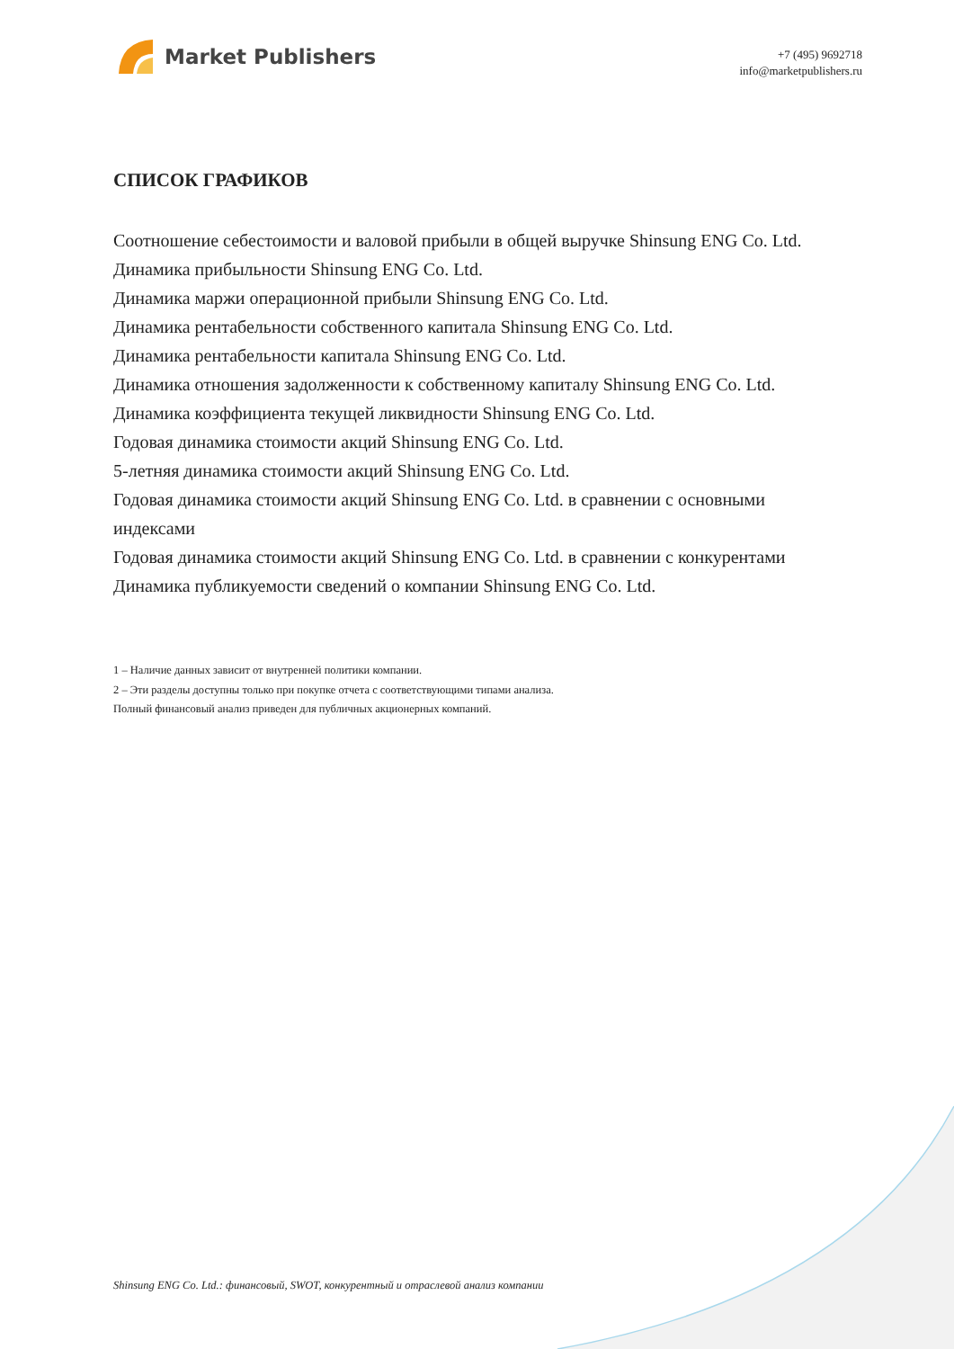Market Publishers
+7 (495) 9692718
info@marketpublishers.ru
СПИСОК ГРАФИКОВ
Соотношение себестоимости и валовой прибыли в общей выручке Shinsung ENG Co. Ltd.
Динамика прибыльности Shinsung ENG Co. Ltd.
Динамика маржи операционной прибыли Shinsung ENG Co. Ltd.
Динамика рентабельности собственного капитала Shinsung ENG Co. Ltd.
Динамика рентабельности капитала Shinsung ENG Co. Ltd.
Динамика отношения задолженности к собственному капиталу Shinsung ENG Co. Ltd.
Динамика коэффициента текущей ликвидности Shinsung ENG Co. Ltd.
Годовая динамика стоимости акций Shinsung ENG Co. Ltd.
5-летняя динамика стоимости акций Shinsung ENG Co. Ltd.
Годовая динамика стоимости акций Shinsung ENG Co. Ltd. в сравнении с основными индексами
Годовая динамика стоимости акций Shinsung ENG Co. Ltd. в сравнении с конкурентами
Динамика публикуемости сведений о компании Shinsung ENG Co. Ltd.
1 – Наличие данных зависит от внутренней политики компании.
2 – Эти разделы доступны только при покупке отчета с соответствующими типами анализа.
Полный финансовый анализ приведен для публичных акционерных компаний.
Shinsung ENG Co. Ltd.: финансовый, SWOT, конкурентный и отраслевой анализ компании